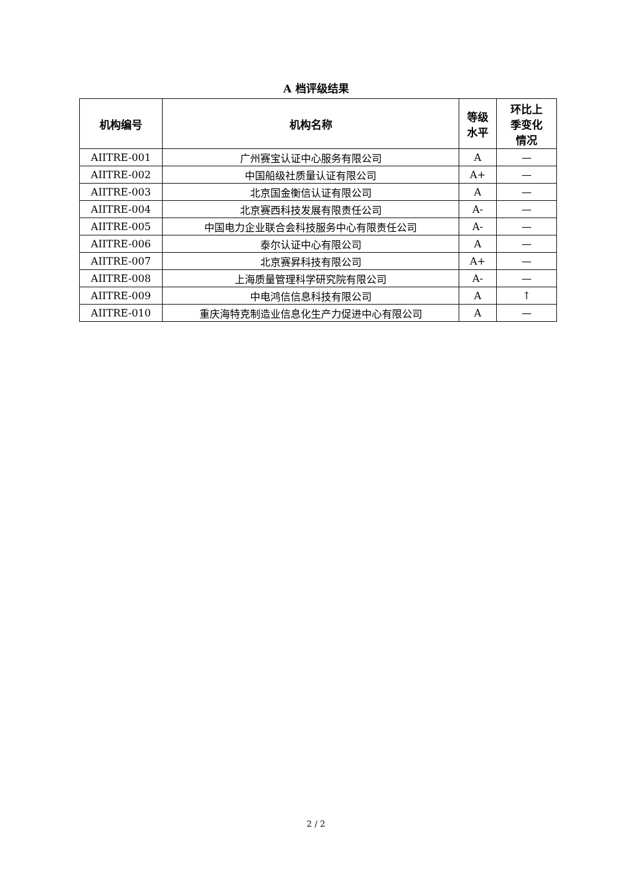A 档评级结果
| 机构编号 | 机构名称 | 等级 水平 | 环比上 季变化 情况 |
| --- | --- | --- | --- |
| AIITRE-001 | 广州赛宝认证中心服务有限公司 | A | — |
| AIITRE-002 | 中国船级社质量认证有限公司 | A+ | — |
| AIITRE-003 | 北京国金衡信认证有限公司 | A | — |
| AIITRE-004 | 北京赛西科技发展有限责任公司 | A- | — |
| AIITRE-005 | 中国电力企业联合会科技服务中心有限责任公司 | A- | — |
| AIITRE-006 | 泰尔认证中心有限公司 | A | — |
| AIITRE-007 | 北京赛昇科技有限公司 | A+ | — |
| AIITRE-008 | 上海质量管理科学研究院有限公司 | A- | — |
| AIITRE-009 | 中电鸿信信息科技有限公司 | A | ↑ |
| AIITRE-010 | 重庆海特克制造业信息化生产力促进中心有限公司 | A | — |
2 / 2